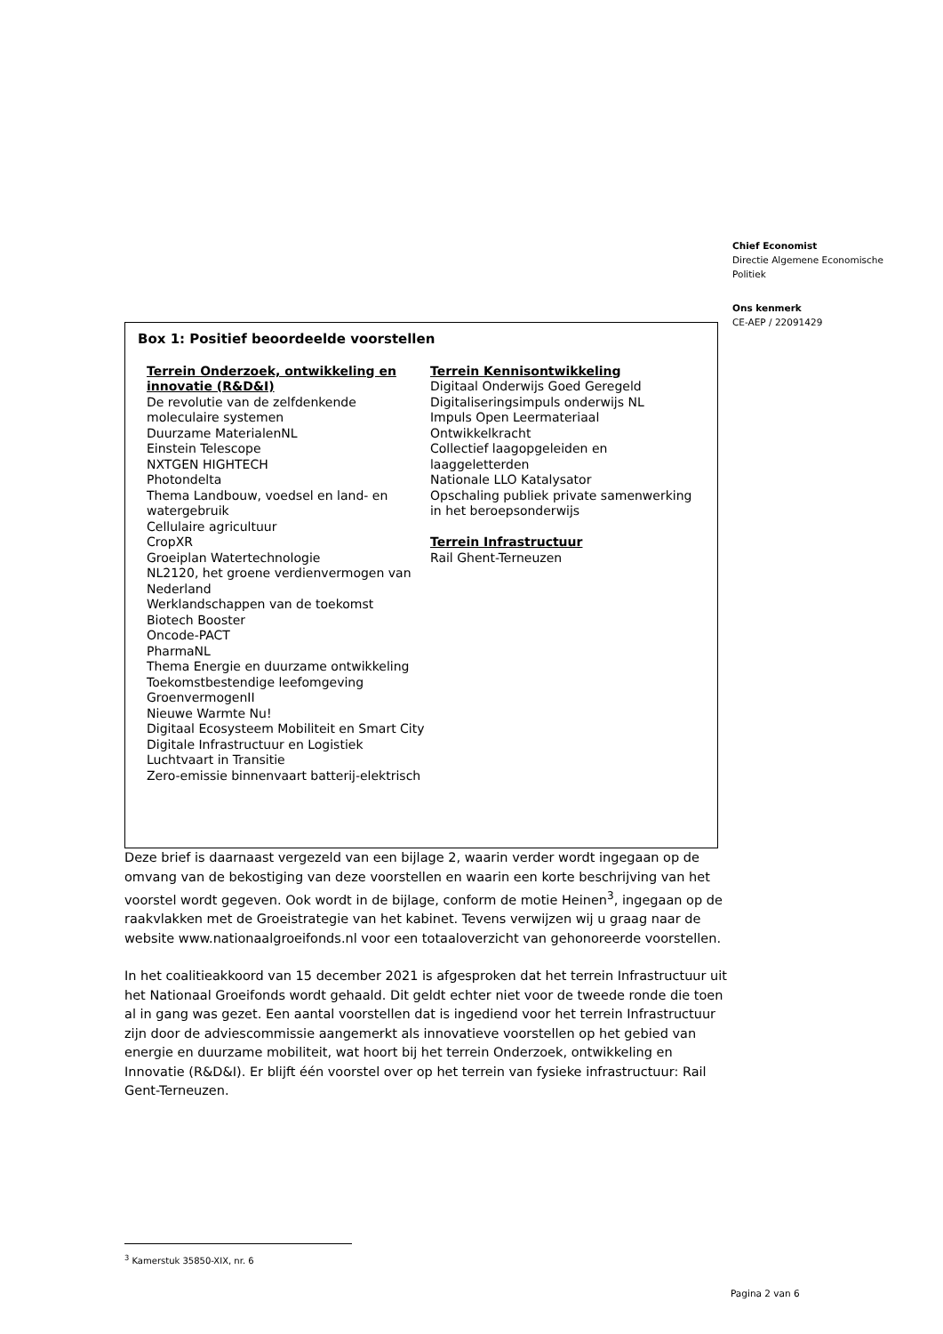Chief Economist
Directie Algemene Economische Politiek
Ons kenmerk
CE-AEP / 22091429
Box 1: Positief beoordeelde voorstellen
Terrein Onderzoek, ontwikkeling en innovatie (R&D&I)
De revolutie van de zelfdenkende moleculaire systemen
Duurzame MaterialenNL
Einstein Telescope
NXTGEN HIGHTECH
Photondelta
Thema Landbouw, voedsel en land- en watergebruik
Cellulaire agricultuur
CropXR
Groeiplan Watertechnologie
NL2120, het groene verdienvermogen van Nederland
Werklandschappen van de toekomst
Biotech Booster
Oncode-PACT
PharmaNL
Thema Energie en duurzame ontwikkeling
Toekomstbestendige leefomgeving
GroenvermogenII
Nieuwe Warmte Nu!
Digitaal Ecosysteem Mobiliteit en Smart City
Digitale Infrastructuur en Logistiek
Luchtvaart in Transitie
Zero-emissie binnenvaart batterij-elektrisch
Terrein Kennisontwikkeling
Digitaal Onderwijs Goed Geregeld
Digitaliseringsimpuls onderwijs NL
Impuls Open Leermateriaal
Ontwikkelkracht
Collectief laagopgeleiden en laaggeletterden
Nationale LLO Katalysator
Opschaling publiek private samenwerking in het beroepsonderwijs
Terrein Infrastructuur
Rail Ghent-Terneuzen
Deze brief is daarnaast vergezeld van een bijlage 2, waarin verder wordt ingegaan op de omvang van de bekostiging van deze voorstellen en waarin een korte beschrijving van het voorstel wordt gegeven. Ook wordt in de bijlage, conform de motie Heinen<sup>3</sup>, ingegaan op de raakvlakken met de Groeistrategie van het kabinet. Tevens verwijzen wij u graag naar de website www.nationaalgroeifonds.nl voor een totaaloverzicht van gehonoreerde voorstellen.
In het coalitieakkoord van 15 december 2021 is afgesproken dat het terrein Infrastructuur uit het Nationaal Groeifonds wordt gehaald. Dit geldt echter niet voor de tweede ronde die toen al in gang was gezet. Een aantal voorstellen dat is ingediend voor het terrein Infrastructuur zijn door de adviescommissie aangemerkt als innovatieve voorstellen op het gebied van energie en duurzame mobiliteit, wat hoort bij het terrein Onderzoek, ontwikkeling en Innovatie (R&D&I). Er blijft één voorstel over op het terrein van fysieke infrastructuur: Rail Gent-Terneuzen.
<sup>3</sup> Kamerstuk 35850-XIX, nr. 6
Pagina 2 van 6